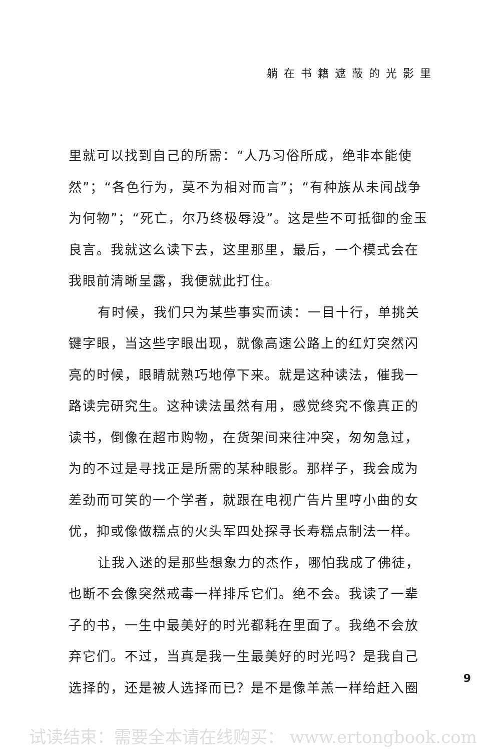躺在书籍遮蔽的光影里
里就可以找到自己的所需：“人乃习俗所成，绝非本能使然”；“各色行为，莫不为相对而言”；“有种族从未闻战争为何物”；“死亡，尔乃终极辱没”。这是些不可抵御的金玉良言。我就这么读下去，这里那里，最后，一个模式会在我眼前清晰呈露，我便就此打住。
有时候，我们只为某些事实而读：一目十行，单挑关键字眼，当这些字眼出现，就像高速公路上的红灯突然闪亮的时候，眼睛就熟巧地停下来。就是这种读法，催我一路读完研究生。这种读法虽然有用，感觉终究不像真正的读书，倒像在超市购物，在货架间来往冲突，匆匆急过，为的不过是寻找正是所需的某种眼影。那样子，我会成为差劲而可笑的一个学者，就跟在电视广告片里哼小曲的女优，抑或像做糕点的火头军四处探寻长寿糕点制法一样。
让我入迷的是那些想象力的杰作，哪怕我成了佛徒，也断不会像突然戒毒一样排斥它们。绝不会。我读了一辈子的书，一生中最美好的时光都耗在里面了。我绝不会放弃它们。不过，当真是我一生最美好的时光吗？是我自己选择的，还是被人选择而已？是不是像羊羔一样给赶入圈
9
试读结束：需要全本请在线购买： www.ertongbook.com